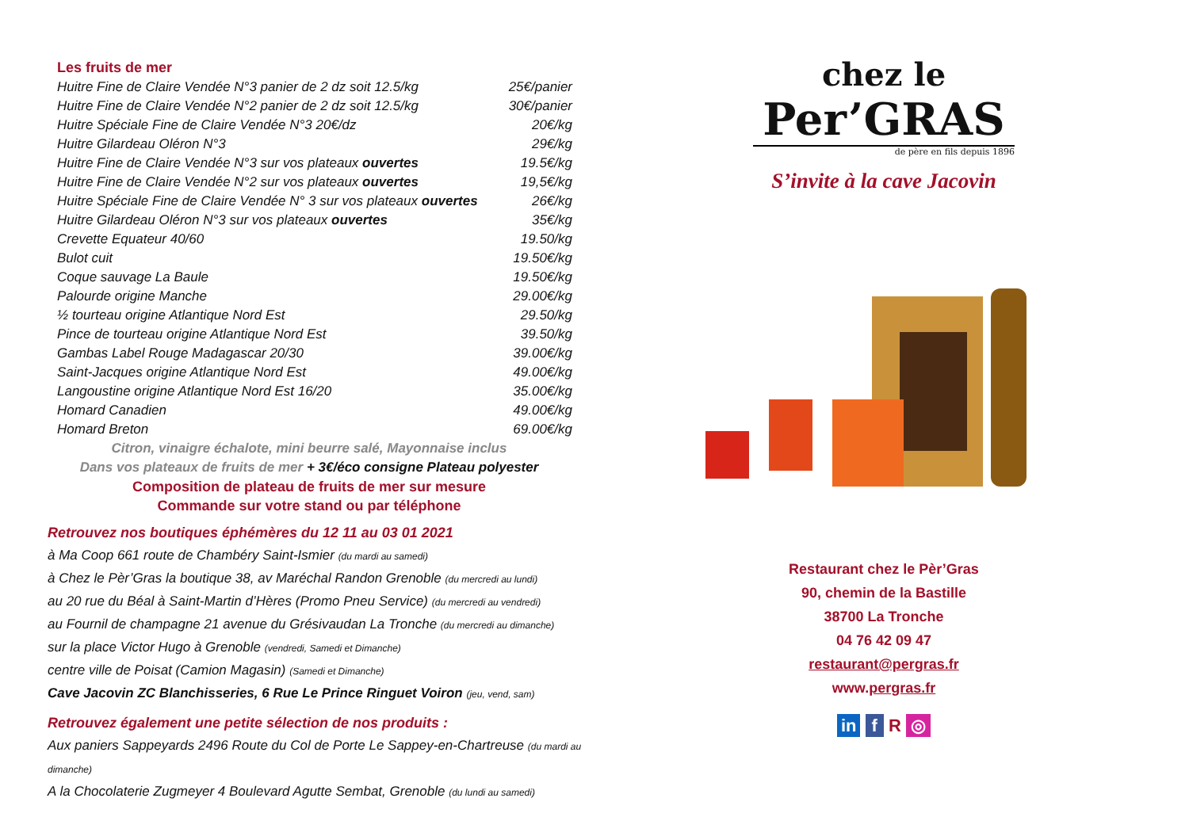Les fruits de mer
| Huitre Fine de Claire Vendée N°3 panier de 2 dz soit 12.5/kg | 25€/panier |
| Huitre Fine de Claire Vendée N°2 panier de 2 dz soit 12.5/kg | 30€/panier |
| Huitre Spéciale Fine de Claire Vendée N°3 20€/dz | 20€/kg |
| Huitre Gilardeau Oléron N°3 | 29€/kg |
| Huitre Fine de Claire Vendée N°3 sur vos plateaux ouvertes | 19.5€/kg |
| Huitre Fine de Claire Vendée N°2 sur vos plateaux ouvertes | 19,5€/kg |
| Huitre Spéciale Fine de Claire Vendée N° 3 sur vos plateaux ouvertes | 26€/kg |
| Huitre Gilardeau Oléron N°3 sur vos plateaux ouvertes | 35€/kg |
| Crevette Equateur 40/60 | 19.50/kg |
| Bulot cuit | 19.50€/kg |
| Coque sauvage La Baule | 19.50€/kg |
| Palourde origine Manche | 29.00€/kg |
| ½ tourteau origine Atlantique Nord Est | 29.50/kg |
| Pince de tourteau origine Atlantique Nord Est | 39.50/kg |
| Gambas Label Rouge Madagascar 20/30 | 39.00€/kg |
| Saint-Jacques origine Atlantique Nord Est | 49.00€/kg |
| Langoustine origine Atlantique Nord Est 16/20 | 35.00€/kg |
| Homard Canadien | 49.00€/kg |
| Homard Breton | 69.00€/kg |
Citron, vinaigre échalote, mini beurre salé, Mayonnaise inclus
Dans vos plateaux de fruits de mer + 3€/éco consigne Plateau polyester
Composition de plateau de fruits de mer sur mesure
Commande sur votre stand ou par téléphone
Retrouvez nos boutiques éphémères du 12 11 au 03 01 2021
à Ma Coop 661 route de Chambéry Saint-Ismier (du mardi au samedi)
à Chez le Pèr’Gras la boutique 38, av Maréchal Randon Grenoble (du mercredi au lundi)
au 20 rue du Béal à Saint-Martin d’Hères (Promo Pneu Service) (du mercredi au vendredi)
au Fournil de champagne 21 avenue du Grésivaudan La Tronche (du mercredi au dimanche)
sur la place Victor Hugo à Grenoble (vendredi, Samedi et Dimanche)
centre ville de Poisat (Camion Magasin) (Samedi et Dimanche)
Cave Jacovin ZC Blanchisseries, 6 Rue Le Prince Ringuet Voiron (jeu, vend, sam)
Retrouvez également une petite sélection de nos produits :
Aux paniers Sappeyards 2496 Route du Col de Porte Le Sappey-en-Chartreuse (du mardi au dimanche)
A la Chocolaterie Zugmeyer 4 Boulevard Agutte Sembat, Grenoble (du lundi au samedi)
chez le
Per’GRAS
de père en fils depuis 1896
S’invite à la cave Jacovin
Restaurant chez le Pèr’Gras
90, chemin de la Bastille
38700 La Tronche
04 76 42 09 47
restaurant@pergras.fr
www.pergras.fr
in f R ◎